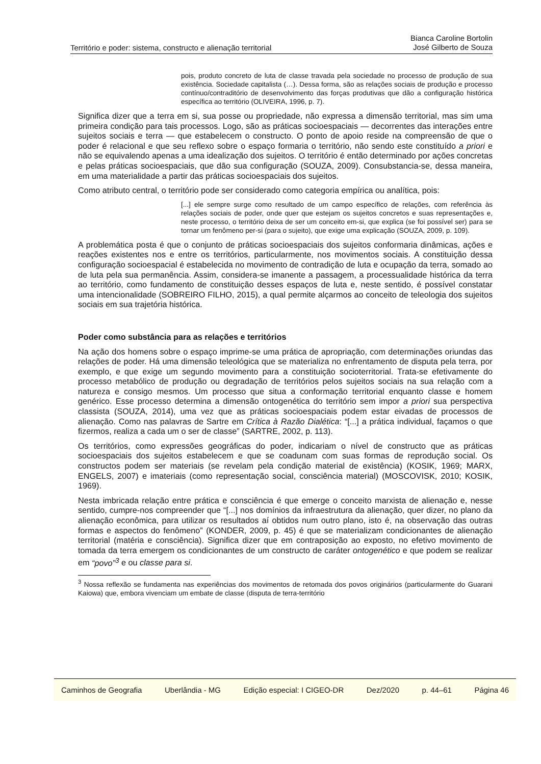Território e poder: sistema, constructo e alienação territorial
Bianca Caroline Bortolin
José Gilberto de Souza
pois, produto concreto de luta de classe travada pela sociedade no processo de produção de sua existência. Sociedade capitalista (…). Dessa forma, são as relações sociais de produção e processo contínuo/contraditório de desenvolvimento das forças produtivas que dão a configuração histórica específica ao território (OLIVEIRA, 1996, p. 7).
Significa dizer que a terra em si, sua posse ou propriedade, não expressa a dimensão territorial, mas sim uma primeira condição para tais processos. Logo, são as práticas socioespaciais — decorrentes das interações entre sujeitos sociais e terra — que estabelecem o constructo. O ponto de apoio reside na compreensão de que o poder é relacional e que seu reflexo sobre o espaço formaria o território, não sendo este constituído a priori e não se equivalendo apenas a uma idealização dos sujeitos. O território é então determinado por ações concretas e pelas práticas socioespaciais, que dão sua configuração (SOUZA, 2009). Consubstancia-se, dessa maneira, em uma materialidade a partir das práticas socioespaciais dos sujeitos.
Como atributo central, o território pode ser considerado como categoria empírica ou analítica, pois:
[...] ele sempre surge como resultado de um campo específico de relações, com referência às relações sociais de poder, onde quer que estejam os sujeitos concretos e suas representações e, neste processo, o território deixa de ser um conceito em-si, que explica (se foi possível ser) para se tornar um fenômeno per-si (para o sujeito), que exige uma explicação (SOUZA, 2009, p. 109).
A problemática posta é que o conjunto de práticas socioespaciais dos sujeitos conformaria dinâmicas, ações e reações existentes nos e entre os territórios, particularmente, nos movimentos sociais. A constituição dessa configuração socioespacial é estabelecida no movimento de contradição de luta e ocupação da terra, somado ao de luta pela sua permanência. Assim, considera-se imanente a passagem, a processualidade histórica da terra ao território, como fundamento de constituição desses espaços de luta e, neste sentido, é possível constatar uma intencionalidade (SOBREIRO FILHO, 2015), a qual permite alçarmos ao conceito de teleologia dos sujeitos sociais em sua trajetória histórica.
Poder como substância para as relações e territórios
Na ação dos homens sobre o espaço imprime-se uma prática de apropriação, com determinações oriundas das relações de poder. Há uma dimensão teleológica que se materializa no enfrentamento de disputa pela terra, por exemplo, e que exige um segundo movimento para a constituição socioterritorial. Trata-se efetivamente do processo metabólico de produção ou degradação de territórios pelos sujeitos sociais na sua relação com a natureza e consigo mesmos. Um processo que situa a conformação territorial enquanto classe e homem genérico. Esse processo determina a dimensão ontogenética do território sem impor a priori sua perspectiva classista (SOUZA, 2014), uma vez que as práticas socioespaciais podem estar eivadas de processos de alienação. Como nas palavras de Sartre em Crítica à Razão Dialética: “[...] a prática individual, façamos o que fizermos, realiza a cada um o ser de classe” (SARTRE, 2002, p. 113).
Os territórios, como expressões geográficas do poder, indicariam o nível de constructo que as práticas socioespaciais dos sujeitos estabelecem e que se coadunam com suas formas de reprodução social. Os constructos podem ser materiais (se revelam pela condição material de existência) (KOSIK, 1969; MARX, ENGELS, 2007) e imateriais (como representação social, consciência material) (MOSCOVISK, 2010; KOSIK, 1969).
Nesta imbricada relação entre prática e consciência é que emerge o conceito marxista de alienação e, nesse sentido, cumpre-nos compreender que “[...] nos domínios da infraestrutura da alienação, quer dizer, no plano da alienação econômica, para utilizar os resultados aí obtidos num outro plano, isto é, na observação das outras formas e aspectos do fenômeno” (KONDER, 2009, p. 45) é que se materializam condicionantes de alienação territorial (matéria e consciência). Significa dizer que em contraposição ao exposto, no efetivo movimento de tomada da terra emergem os condicionantes de um constructo de caráter ontogenético e que podem se realizar em “povo”<sup>3</sup> e ou classe para si.
<sup>3</sup> Nossa reflexão se fundamenta nas experiências dos movimentos de retomada dos povos originários (particularmente do Guarani Kaiowa) que, embora vivenciam um embate de classe (disputa de terra-território
Caminhos de Geografia Uberlândia - MG Edição especial: I CIGEO-DR Dez/2020 p. 44–61 Página 46